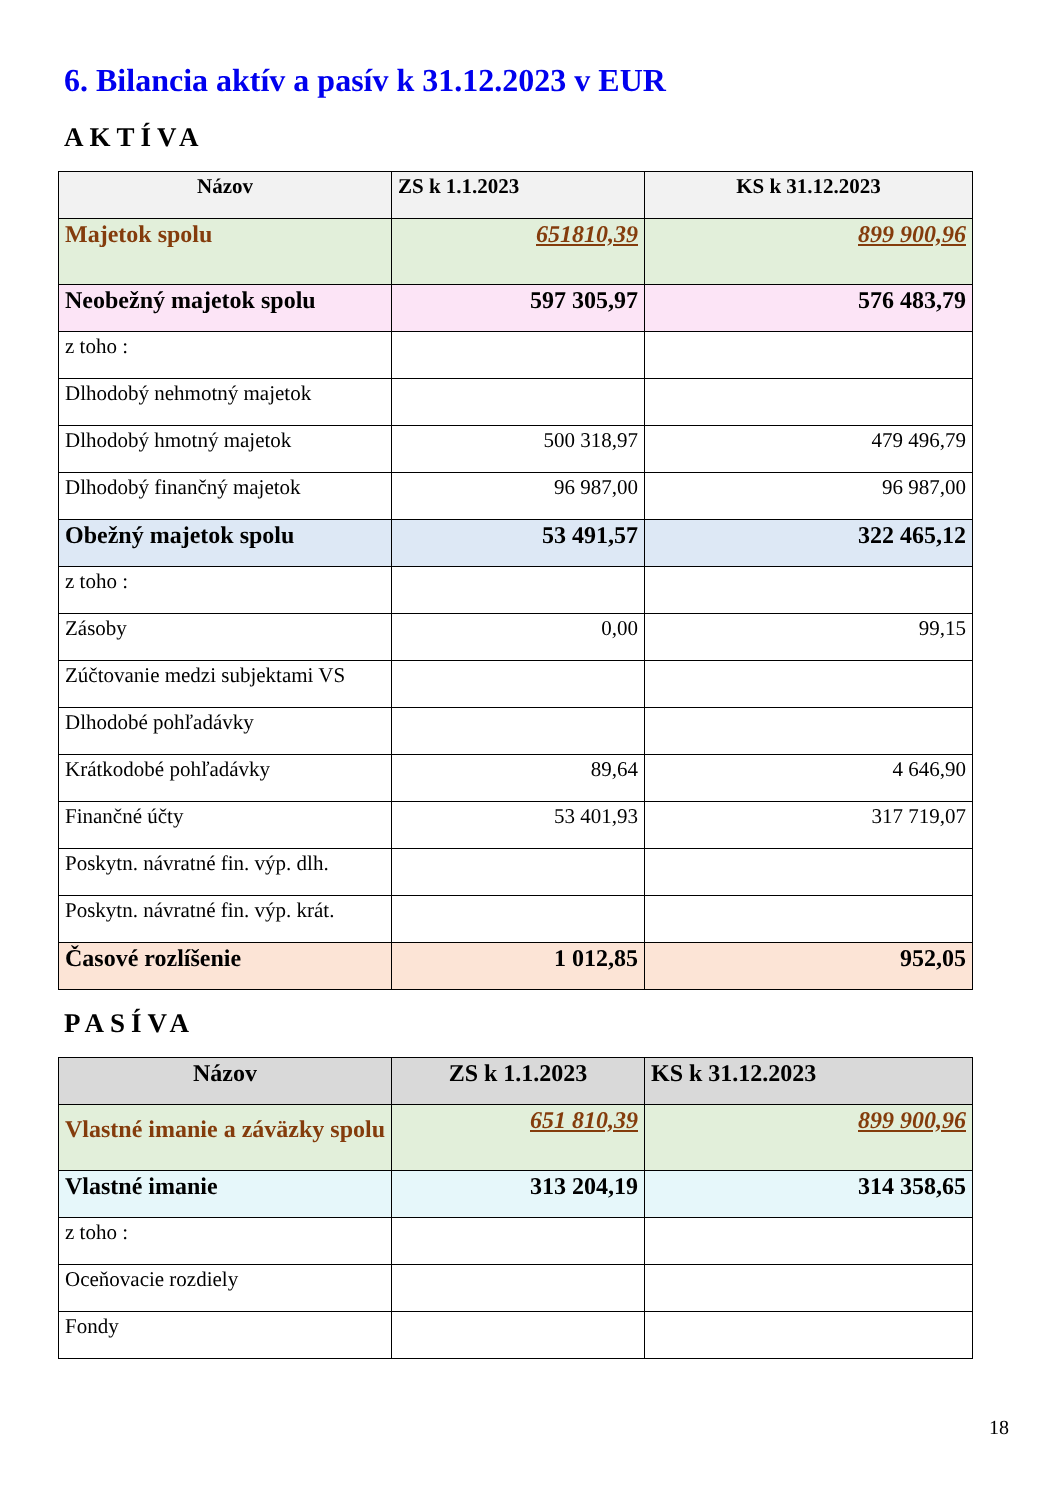6. Bilancia aktív a pasív k 31.12.2023 v EUR
AKTÍVA
| Názov | ZS k 1.1.2023 | KS k 31.12.2023 |
| --- | --- | --- |
| Majetok spolu | 651810,39 | 899 900,96 |
| Neobežný majetok spolu | 597 305,97 | 576 483,79 |
| z toho : | | |
| Dlhodobý nehmotný majetok | | |
| Dlhodobý hmotný majetok | 500 318,97 | 479 496,79 |
| Dlhodobý finančný majetok | 96 987,00 | 96 987,00 |
| Obežný majetok spolu | 53 491,57 | 322 465,12 |
| z toho : | | |
| Zásoby | 0,00 | 99,15 |
| Zúčtovanie medzi subjektami VS | | |
| Dlhodobé pohľadávky | | |
| Krátkodobé pohľadávky | 89,64 | 4 646,90 |
| Finančné účty | 53 401,93 | 317 719,07 |
| Poskytn. návratné fin. výp. dlh. | | |
| Poskytn. návratné fin. výp. krát. | | |
| Časové rozlíšenie | 1 012,85 | 952,05 |
PASÍVA
| Názov | ZS k 1.1.2023 | KS k 31.12.2023 |
| --- | --- | --- |
| Vlastné imanie a záväzky spolu | 651 810,39 | 899 900,96 |
| Vlastné imanie | 313 204,19 | 314 358,65 |
| z toho : | | |
| Oceňovacie rozdiely | | |
| Fondy | | |
18